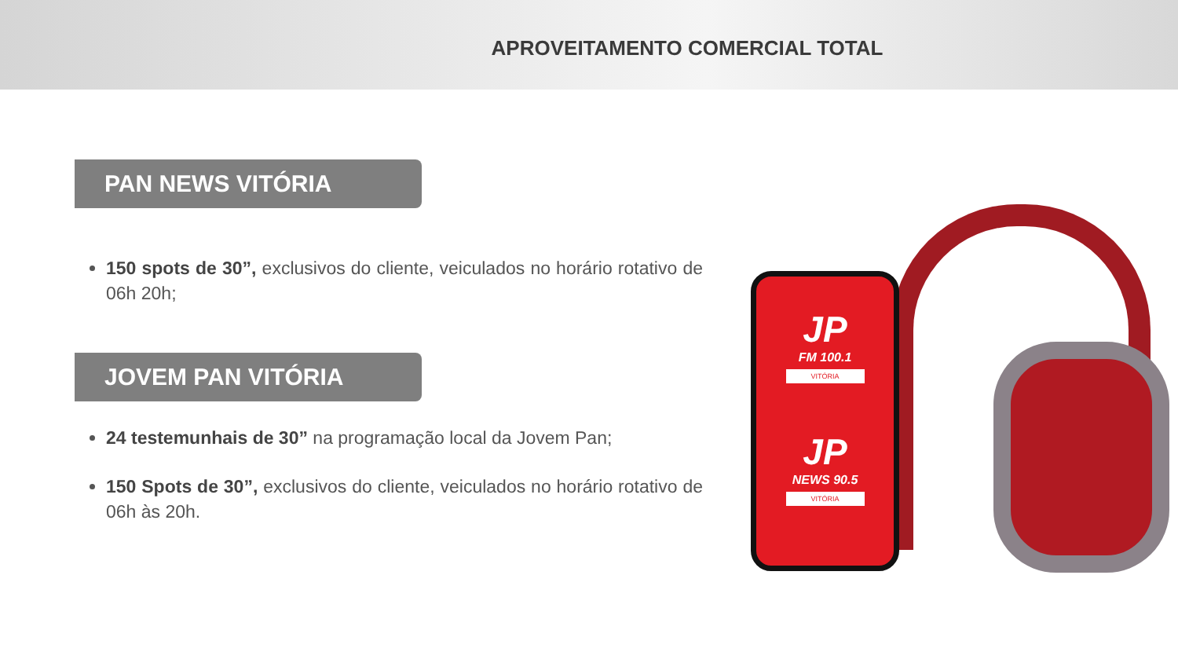APROVEITAMENTO COMERCIAL TOTAL
PAN NEWS VITÓRIA
150 spots de 30”, exclusivos do cliente, veiculados no horário rotativo de 06h 20h;
JOVEM PAN VITÓRIA
24 testemunhais de 30” na programação local da Jovem Pan;
150 Spots de 30”, exclusivos do cliente, veiculados no horário rotativo de 06h às 20h.
JP
FM 100.1
VITÓRIA
JP
NEWS 90.5
VITÓRIA